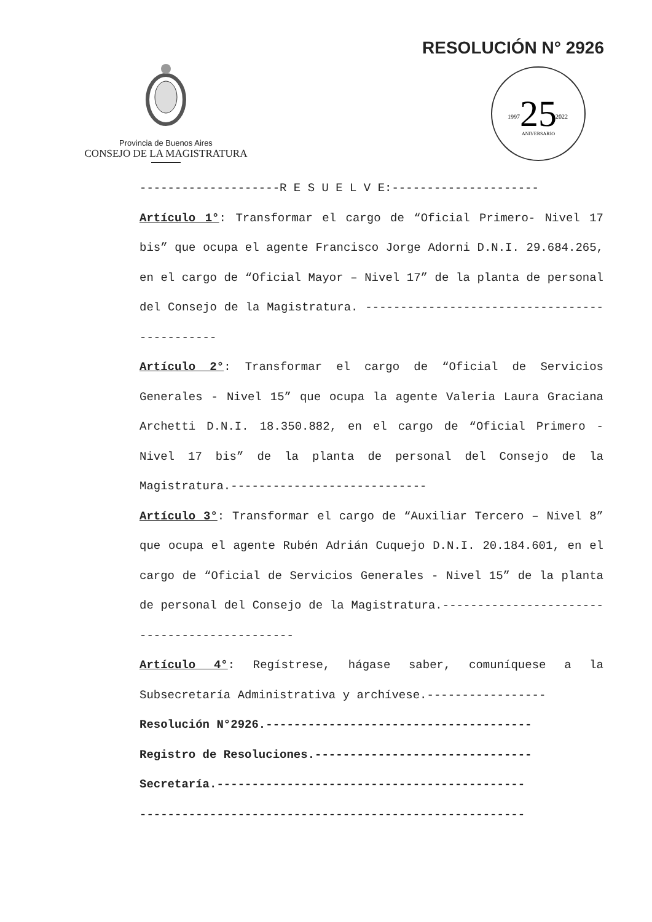RESOLUCIÓN N° 2926
Provincia de Buenos Aires
CONSEJO DE LA MAGISTRATURA
25
1997
2022
ANIVERSARIO
--------------------R E S U E L V E:---------------------
Artículo 1°: Transformar el cargo de “Oficial Primero- Nivel 17 bis” que ocupa el agente Francisco Jorge Adorni D.N.I. 29.684.265, en el cargo de “Oficial Mayor – Nivel 17” de la planta de personal del Consejo de la Magistratura. ---------------------------------------------
Artículo 2°: Transformar el cargo de “Oficial de Servicios Generales - Nivel 15” que ocupa la agente Valeria Laura Graciana Archetti D.N.I. 18.350.882, en el cargo de “Oficial Primero - Nivel 17 bis” de la planta de personal del Consejo de la Magistratura.----------------------------
Artículo 3°: Transformar el cargo de “Auxiliar Tercero – Nivel 8” que ocupa el agente Rubén Adrián Cuquejo D.N.I. 20.184.601, en el cargo de “Oficial de Servicios Generales - Nivel 15” de la planta de personal del Consejo de la Magistratura.---------------------------------------------
Artículo 4°: Regístrese, hágase saber, comuníquese a la Subsecretaría Administrativa y archívese.-----------------
Resolución N°2926.--------------------------------------
Registro de Resoluciones.-------------------------------
Secretaría.--------------------------------------------
-------------------------------------------------------